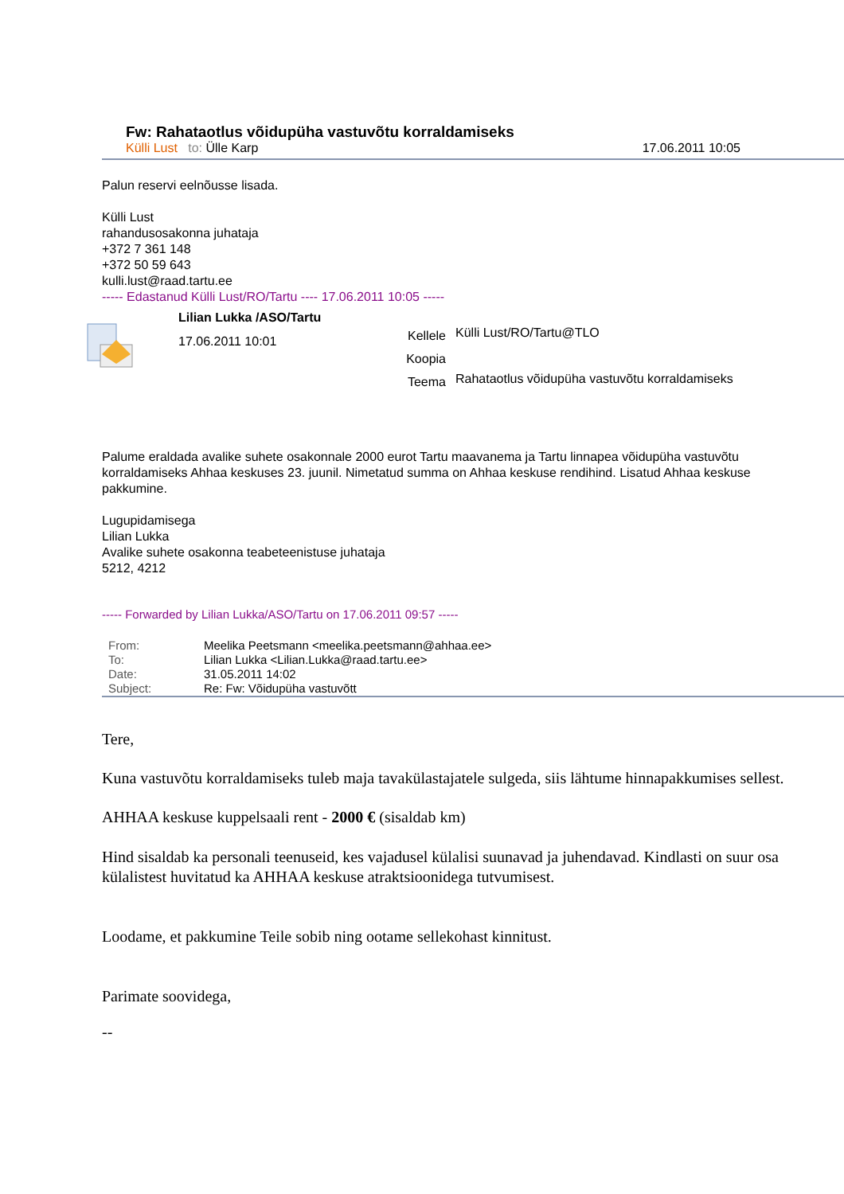Fw: Rahataotlus võidupüha vastuvõtu korraldamiseks
Külli Lust to: Ülle Karp 17.06.2011 10:05
Palun reservi eelnõusse lisada.
Külli Lust
rahandusosakonna juhataja
+372 7 361 148
+372 50 59 643
kulli.lust@raad.tartu.ee
----- Edastanud Külli Lust/RO/Tartu ---- 17.06.2011 10:05 -----
Lilian Lukka /ASO/Tartu
17.06.2011 10:01
Kellele
Koopia
Teema
Külli Lust/RO/Tartu@TLO
Rahataotlus võidupüha vastuvõtu korraldamiseks
Palume eraldada avalike suhete osakonnale 2000 eurot Tartu maavanema ja Tartu linnapea võidupüha vastuvõtu korraldamiseks Ahhaa keskuses 23. juunil. Nimetatud summa on Ahhaa keskuse rendihind. Lisatud Ahhaa keskuse pakkumine.
Lugupidamisega
Lilian Lukka
Avalike suhete osakonna teabeteenistuse juhataja
5212, 4212
----- Forwarded by Lilian Lukka/ASO/Tartu on 17.06.2011 09:57 -----
| From: | Meelika Peetsmann <meelika.peetsmann@ahhaa.ee> |
| To: | Lilian Lukka <Lilian.Lukka@raad.tartu.ee> |
| Date: | 31.05.2011 14:02 |
| Subject: | Re: Fw: Võidupüha vastuvõtt |
Tere,
Kuna vastuvõtu korraldamiseks tuleb maja tavakülastajatele sulgeda, siis lähtume hinnapakkumises sellest.
AHHAA keskuse kuppelsaali rent - 2000 € (sisaldab km)
Hind sisaldab ka personali teenuseid, kes vajadusel külalisi suunavad ja juhendavad. Kindlasti on suur osa külalistest huvitatud ka AHHAA keskuse atraktsioonidega tutvumisest.
Loodame, et pakkumine Teile sobib ning ootame sellekohast kinnitust.
Parimate soovidega,
--